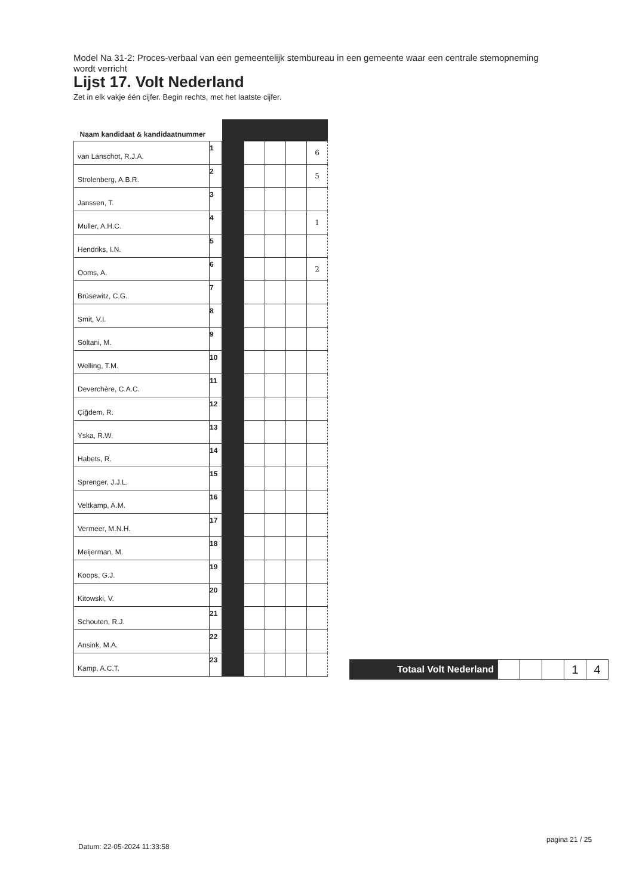Model Na 31-2: Proces-verbaal van een gemeentelijk stembureau in een gemeente waar een centrale stemopneming wordt verricht
Lijst 17. Volt Nederland
Zet in elk vakje één cijfer. Begin rechts, met het laatste cijfer.
| Naam kandidaat & kandidaatnummer | | | | | | |
| --- | --- | --- | --- | --- | --- | --- |
| van Lanschot, R.J.A. | 1 | | | | | 6 |
| Strolenberg, A.B.R. | 2 | | | | | 5 |
| Janssen, T. | 3 | | | | | |
| Muller, A.H.C. | 4 | | | | | 1 |
| Hendriks, I.N. | 5 | | | | | |
| Ooms, A. | 6 | | | | | 2 |
| Brüsewitz, C.G. | 7 | | | | | |
| Smit, V.I. | 8 | | | | | |
| Soltani, M. | 9 | | | | | |
| Welling, T.M. | 10 | | | | | |
| Deverchère, C.A.C. | 11 | | | | | |
| Çiğdem, R. | 12 | | | | | |
| Yska, R.W. | 13 | | | | | |
| Habets, R. | 14 | | | | | |
| Sprenger, J.J.L. | 15 | | | | | |
| Veltkamp, A.M. | 16 | | | | | |
| Vermeer, M.N.H. | 17 | | | | | |
| Meijerman, M. | 18 | | | | | |
| Koops, G.J. | 19 | | | | | |
| Kitowski, V. | 20 | | | | | |
| Schouten, R.J. | 21 | | | | | |
| Ansink, M.A. | 22 | | | | | |
| Kamp, A.C.T. | 23 | | | | | |
| Totaal Volt Nederland | | | | 1 | 4 |
Datum: 22-05-2024 11:33:58
pagina 21 / 25